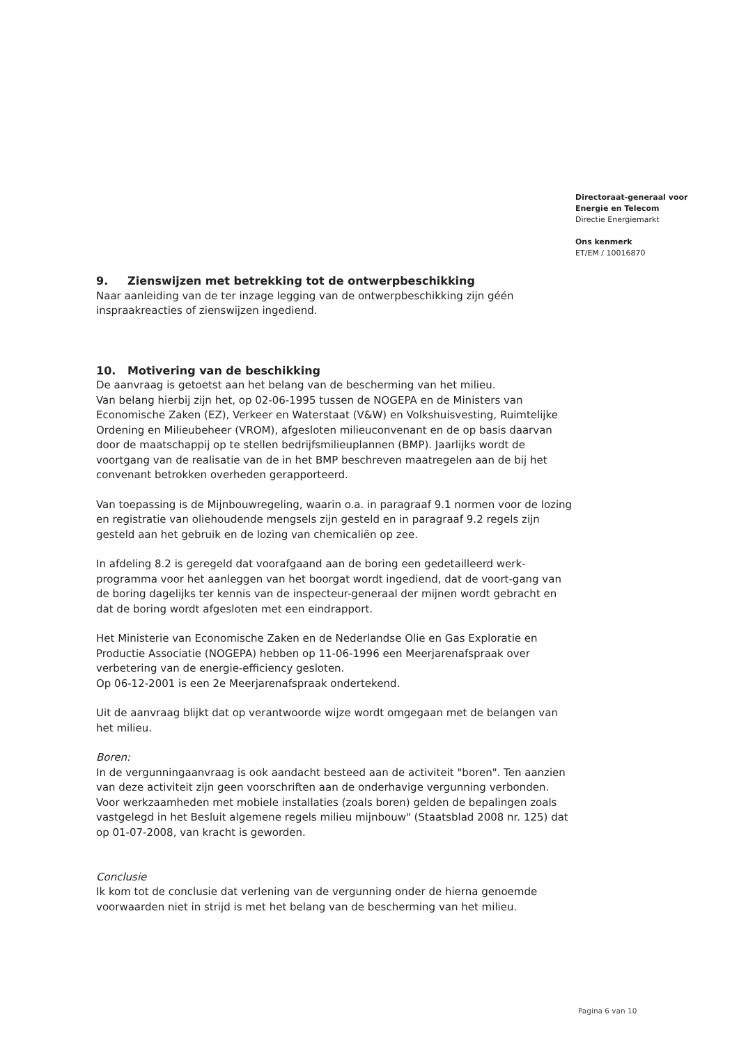Directoraat-generaal voor
Energie en Telecom
Directie Energiemarkt
Ons kenmerk
ET/EM / 10016870
9. Zienswijzen met betrekking tot de ontwerpbeschikking
Naar aanleiding van de ter inzage legging van de ontwerpbeschikking zijn géén inspraakreacties of zienswijzen ingediend.
10. Motivering van de beschikking
De aanvraag is getoetst aan het belang van de bescherming van het milieu.
Van belang hierbij zijn het, op 02-06-1995 tussen de NOGEPA en de Ministers van Economische Zaken (EZ), Verkeer en Waterstaat (V&W) en Volkshuisvesting, Ruimtelijke Ordening en Milieubeheer (VROM), afgesloten milieuconvenant en de op basis daarvan door de maatschappij op te stellen bedrijfsmilieuplannen (BMP). Jaarlijks wordt de voortgang van de realisatie van de in het BMP beschreven maatregelen aan de bij het convenant betrokken overheden gerapporteerd.
Van toepassing is de Mijnbouwregeling, waarin o.a. in paragraaf 9.1 normen voor de lozing en registratie van oliehoudende mengsels zijn gesteld en in paragraaf 9.2 regels zijn gesteld aan het gebruik en de lozing van chemicaliën op zee.
In afdeling 8.2 is geregeld dat voorafgaand aan de boring een gedetailleerd werk-programma voor het aanleggen van het boorgat wordt ingediend, dat de voort-gang van de boring dagelijks ter kennis van de inspecteur-generaal der mijnen wordt gebracht en dat de boring wordt afgesloten met een eindrapport.
Het Ministerie van Economische Zaken en de Nederlandse Olie en Gas Exploratie en Productie Associatie (NOGEPA) hebben op 11-06-1996 een Meerjarenafspraak over verbetering van de energie-efficiency gesloten.
Op 06-12-2001 is een 2e Meerjarenafspraak ondertekend.
Uit de aanvraag blijkt dat op verantwoorde wijze wordt omgegaan met de belangen van het milieu.
Boren:
In de vergunningaanvraag is ook aandacht besteed aan de activiteit "boren". Ten aanzien van deze activiteit zijn geen voorschriften aan de onderhavige vergunning verbonden.
Voor werkzaamheden met mobiele installaties (zoals boren) gelden de bepalingen zoals vastgelegd in het Besluit algemene regels milieu mijnbouw" (Staatsblad 2008 nr. 125) dat op 01-07-2008, van kracht is geworden.
Conclusie
Ik kom tot de conclusie dat verlening van de vergunning onder de hierna genoemde voorwaarden niet in strijd is met het belang van de bescherming van het milieu.
Pagina 6 van 10